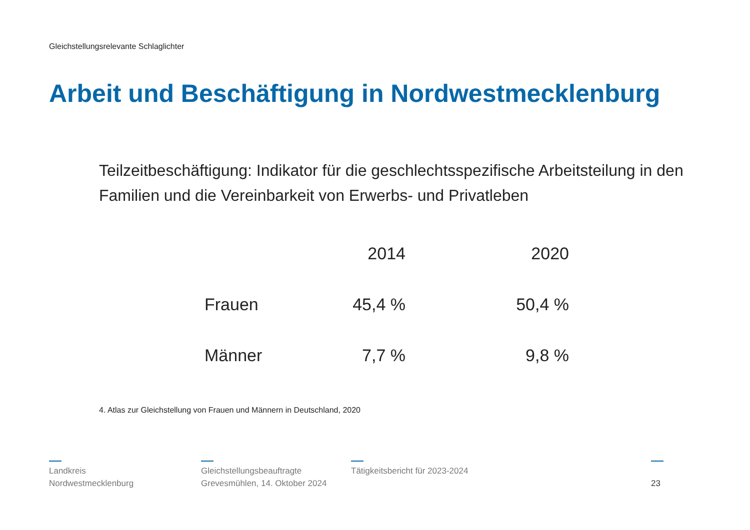Gleichstellungsrelevante Schlaglichter
Arbeit und Beschäftigung in Nordwestmecklenburg
Teilzeitbeschäftigung: Indikator für die geschlechtsspezifische Arbeitsteilung in den Familien und die Vereinbarkeit von Erwerbs- und Privatleben
| | 2014 | 2020 |
| --- | --- | --- |
| Frauen | 45,4 % | 50,4 % |
| Männer | 7,7 % | 9,8 % |
4. Atlas zur Gleichstellung von Frauen und Männern in Deutschland, 2020
Landkreis
Nordwestmecklenburg
Gleichstellungsbeauftragte
Grevesmühlen, 14. Oktober 2024
Tätigkeitsbericht für 2023-2024 23